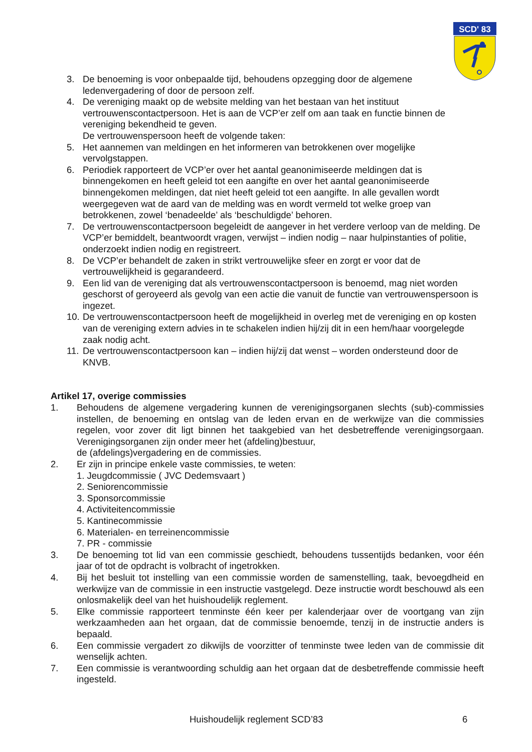SCD' 83
3. De benoeming is voor onbepaalde tijd, behoudens opzegging door de algemene ledenvergadering of door de persoon zelf.
4. De vereniging maakt op de website melding van het bestaan van het instituut vertrouwenscontactpersoon. Het is aan de VCP’er zelf om aan taak en functie binnen de vereniging bekendheid te geven.
De vertrouwenspersoon heeft de volgende taken:
5. Het aannemen van meldingen en het informeren van betrokkenen over mogelijke vervolgstappen.
6. Periodiek rapporteert de VCP’er over het aantal geanonimiseerde meldingen dat is binnengekomen en heeft geleid tot een aangifte en over het aantal geanonimiseerde binnengekomen meldingen, dat niet heeft geleid tot een aangifte. In alle gevallen wordt weergegeven wat de aard van de melding was en wordt vermeld tot welke groep van betrokkenen, zowel ‘benadeelde’ als ‘beschuldigde’ behoren.
7. De vertrouwenscontactpersoon begeleidt de aangever in het verdere verloop van de melding. De VCP’er bemiddelt, beantwoordt vragen, verwijst – indien nodig – naar hulpinstanties of politie, onderzoekt indien nodig en registreert.
8. De VCP’er behandelt de zaken in strikt vertrouwelijke sfeer en zorgt er voor dat de vertrouwelijkheid is gegarandeerd.
9. Een lid van de vereniging dat als vertrouwenscontactpersoon is benoemd, mag niet worden geschorst of geroyeerd als gevolg van een actie die vanuit de functie van vertrouwenspersoon is ingezet.
10. De vertrouwenscontactpersoon heeft de mogelijkheid in overleg met de vereniging en op kosten van de vereniging extern advies in te schakelen indien hij/zij dit in een hem/haar voorgelegde zaak nodig acht.
11. De vertrouwenscontactpersoon kan – indien hij/zij dat wenst – worden ondersteund door de KNVB.
Artikel 17, overige commissies
1. Behoudens de algemene vergadering kunnen de verenigingsorganen slechts (sub)-commissies instellen, de benoeming en ontslag van de leden ervan en de werkwijze van die commissies regelen, voor zover dit ligt binnen het taakgebied van het desbetreffende verenigingsorgaan. Verenigingsorganen zijn onder meer het (afdeling)bestuur,
de (afdelings)vergadering en de commissies.
2. Er zijn in principe enkele vaste commissies, te weten:
1. Jeugdcommissie ( JVC Dedemsvaart )
2. Seniorencommissie
3. Sponsorcommissie
4. Activiteitencommissie
5. Kantinecommissie
6. Materialen- en terreinencommissie
7. PR - commissie
3. De benoeming tot lid van een commissie geschiedt, behoudens tussentijds bedanken, voor één jaar of tot de opdracht is volbracht of ingetrokken.
4. Bij het besluit tot instelling van een commissie worden de samenstelling, taak, bevoegdheid en werkwijze van de commissie in een instructie vastgelegd. Deze instructie wordt beschouwd als een onlosmakelijk deel van het huishoudelijk reglement.
5. Elke commissie rapporteert tenminste één keer per kalenderjaar over de voortgang van zijn werkzaamheden aan het orgaan, dat de commissie benoemde, tenzij in de instructie anders is bepaald.
6. Een commissie vergadert zo dikwijls de voorzitter of tenminste twee leden van de commissie dit wenselijk achten.
7. Een commissie is verantwoording schuldig aan het orgaan dat de desbetreffende commissie heeft ingesteld.
Huishoudelijk reglement SCD’83 6